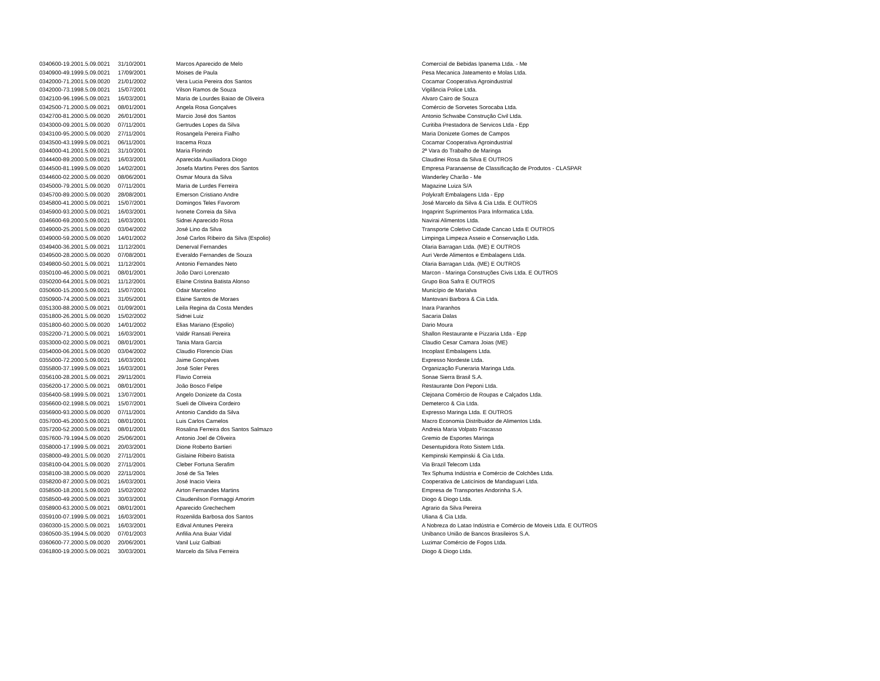| 0340600-19.2001.5.09.0021 | 31/10/2001 | Marcos Aparecido de Melo | Comercial de Bebidas Ipanema Ltda. - Me |
| 0340900-49.1999.5.09.0021 | 17/09/2001 | Moises de Paula | Pesa Mecanica Jateamento e Molas Ltda. |
| 0342000-71.2001.5.09.0020 | 21/01/2002 | Vera Lucia Pereira dos Santos | Cocamar Cooperativa Agroindustrial |
| 0342000-73.1998.5.09.0021 | 15/07/2001 | Vilson Ramos de Souza | Vigilância Police Ltda. |
| 0342100-96.1996.5.09.0021 | 16/03/2001 | Maria de Lourdes Baiao de Oliveira | Alvaro Cairo de Souza |
| 0342500-71.2000.5.09.0021 | 08/01/2001 | Angela Rosa Gonçalves | Comércio de Sorvetes Sorocaba Ltda. |
| 0342700-81.2000.5.09.0020 | 26/01/2001 | Marcio José dos Santos | Antonio Schwabe Construção Civil Ltda. |
| 0343000-09.2001.5.09.0020 | 07/11/2001 | Gertrudes Lopes da Silva | Curitiba Prestadora de Servicos Ltda - Epp |
| 0343100-95.2000.5.09.0020 | 27/11/2001 | Rosangela Pereira Fialho | Maria Donizete Gomes de Campos |
| 0343500-43.1999.5.09.0021 | 06/11/2001 | Iracema Roza | Cocamar Cooperativa Agroindustrial |
| 0344000-41.2001.5.09.0021 | 31/10/2001 | Maria Florindo | 2ª Vara do Trabalho de Maringa |
| 0344400-89.2000.5.09.0021 | 16/03/2001 | Aparecida Auxiliadora Diogo | Claudinei Rosa da Silva E OUTROS |
| 0344500-81.1999.5.09.0020 | 14/02/2001 | Josefa Martins Peres dos Santos | Empresa Paranaense de Classificação de Produtos - CLASPAR |
| 0344600-02.2000.5.09.0020 | 08/06/2001 | Osmar Moura da Silva | Wanderley Charão - Me |
| 0345000-79.2001.5.09.0020 | 07/11/2001 | Maria de Lurdes Ferreira | Magazine Luiza S/A |
| 0345700-89.2000.5.09.0020 | 28/08/2001 | Emerson Cristiano Andre | Polykraft Embalagens Ltda - Epp |
| 0345800-41.2000.5.09.0021 | 15/07/2001 | Domingos Teles Favorom | José Marcelo da Silva & Cia Ltda. E OUTROS |
| 0345900-93.2000.5.09.0021 | 16/03/2001 | Ivonete Correia da Silva | Ingaprint Suprimentos Para Informatica Ltda. |
| 0346600-69.2000.5.09.0021 | 16/03/2001 | Sidnei Aparecido Rosa | Navirai Alimentos Ltda. |
| 0349000-25.2001.5.09.0020 | 03/04/2002 | José Lino da Silva | Transporte Coletivo Cidade Cancao Ltda E OUTROS |
| 0349000-59.2000.5.09.0020 | 14/01/2002 | José Carlos Ribeiro da Silva (Espolio) | Limpinga Limpeza Asseio e Conservação Ltda. |
| 0349400-36.2001.5.09.0021 | 11/12/2001 | Denerval Fernandes | Olaria Barragan Ltda. (ME) E OUTROS |
| 0349500-28.2000.5.09.0020 | 07/08/2001 | Everaldo Fernandes de Souza | Auri Verde Alimentos e Embalagens Ltda. |
| 0349800-50.2001.5.09.0021 | 11/12/2001 | Antonio Fernandes Neto | Olaria Barragan Ltda. (ME) E OUTROS |
| 0350100-46.2000.5.09.0021 | 08/01/2001 | João Darci Lorenzato | Marcon - Maringa Construções Civis Ltda. E OUTROS |
| 0350200-64.2001.5.09.0021 | 11/12/2001 | Elaine Cristina Batista Alonso | Grupo Boa Safra E OUTROS |
| 0350600-15.2000.5.09.0021 | 15/07/2001 | Odair Marcelino | Município de Marialva |
| 0350900-74.2000.5.09.0021 | 31/05/2001 | Elaine Santos de Moraes | Mantovani Barbora & Cia Ltda. |
| 0351300-88.2000.5.09.0021 | 01/09/2001 | Leila Regina da Costa Mendes | Inara Paranhos |
| 0351800-26.2001.5.09.0020 | 15/02/2002 | Sidnei Luiz | Sacaria Dalas |
| 0351800-60.2000.5.09.0020 | 14/01/2002 | Elias Mariano (Espolio) | Dario Moura |
| 0352200-71.2000.5.09.0021 | 16/03/2001 | Valdir Ransati Pereira | Shallon Restaurante e Pizzaria Ltda - Epp |
| 0353000-02.2000.5.09.0021 | 08/01/2001 | Tania Mara Garcia | Claudio Cesar Camara Joias (ME) |
| 0354000-06.2001.5.09.0020 | 03/04/2002 | Claudio Florencio Dias | Incoplast Embalagens Ltda. |
| 0355000-72.2000.5.09.0021 | 16/03/2001 | Jaime Gonçalves | Expresso Nordeste Ltda. |
| 0355800-37.1999.5.09.0021 | 16/03/2001 | José Soler Peres | Organização Funeraria Maringa Ltda. |
| 0356100-28.2001.5.09.0021 | 29/11/2001 | Flavio Correia | Sonae Sierra Brasil S.A. |
| 0356200-17.2000.5.09.0021 | 08/01/2001 | João Bosco Felipe | Restaurante Don Peponi Ltda. |
| 0356400-58.1999.5.09.0021 | 13/07/2001 | Angelo Donizete da Costa | Clejoana Comércio de Roupas e Calçados Ltda. |
| 0356600-02.1998.5.09.0021 | 15/07/2001 | Sueli de Oliveira Cordeiro | Demeterco & Cia Ltda. |
| 0356900-93.2000.5.09.0020 | 07/11/2001 | Antonio Candido da Silva | Expresso Maringa Ltda. E OUTROS |
| 0357000-45.2000.5.09.0021 | 08/01/2001 | Luis Carlos Carnelos | Macro Economia Distribuidor de Alimentos Ltda. |
| 0357200-52.2000.5.09.0021 | 08/01/2001 | Rosalina Ferreira dos Santos Salmazo | Andreia Maria Volpato Fracasso |
| 0357600-79.1994.5.09.0020 | 25/06/2001 | Antonio Joel de Oliveira | Gremio de Esportes Maringa |
| 0358000-17.1999.5.09.0021 | 20/03/2001 | Dione Roberto Bartieri | Desentupidora Roto Sistem Ltda. |
| 0358000-49.2001.5.09.0020 | 27/11/2001 | Gislaine Ribeiro Batista | Kempinski Kempinski & Cia Ltda. |
| 0358100-04.2001.5.09.0020 | 27/11/2001 | Cleber Fortuna Serafim | Via Brazil Telecom Ltda |
| 0358100-38.2000.5.09.0020 | 22/11/2001 | José de Sa Teles | Tex Sphuma Indústria e Comércio de Colchões Ltda. |
| 0358200-87.2000.5.09.0021 | 16/03/2001 | José Inacio Vieira | Cooperativa de Laticínios de Mandaguari Ltda. |
| 0358500-18.2001.5.09.0020 | 15/02/2002 | Airton Fernandes Martins | Empresa de Transportes Andorinha S.A. |
| 0358500-49.2000.5.09.0021 | 30/03/2001 | Claudenilson Formaggi Amorim | Diogo & Diogo Ltda. |
| 0358900-63.2000.5.09.0021 | 08/01/2001 | Aparecido Grechechem | Agrario da Silva Pereira |
| 0359100-07.1999.5.09.0021 | 16/03/2001 | Rozenilda Barbosa dos Santos | Uliana & Cia Ltda. |
| 0360300-15.2000.5.09.0021 | 16/03/2001 | Edival Antunes Pereira | A Nobreza do Latao Indústria e Comércio de Moveis Ltda. E OUTROS |
| 0360500-35.1994.5.09.0020 | 07/01/2003 | Anfilia Ana Buiar Vidal | Unibanco União de Bancos Brasileiros S.A. |
| 0360600-77.2000.5.09.0020 | 20/06/2001 | Vanil Luiz Galbiati | Luzimar Comércio de Fogos Ltda. |
| 0361800-19.2000.5.09.0021 | 30/03/2001 | Marcelo da Silva Ferreira | Diogo & Diogo Ltda. |